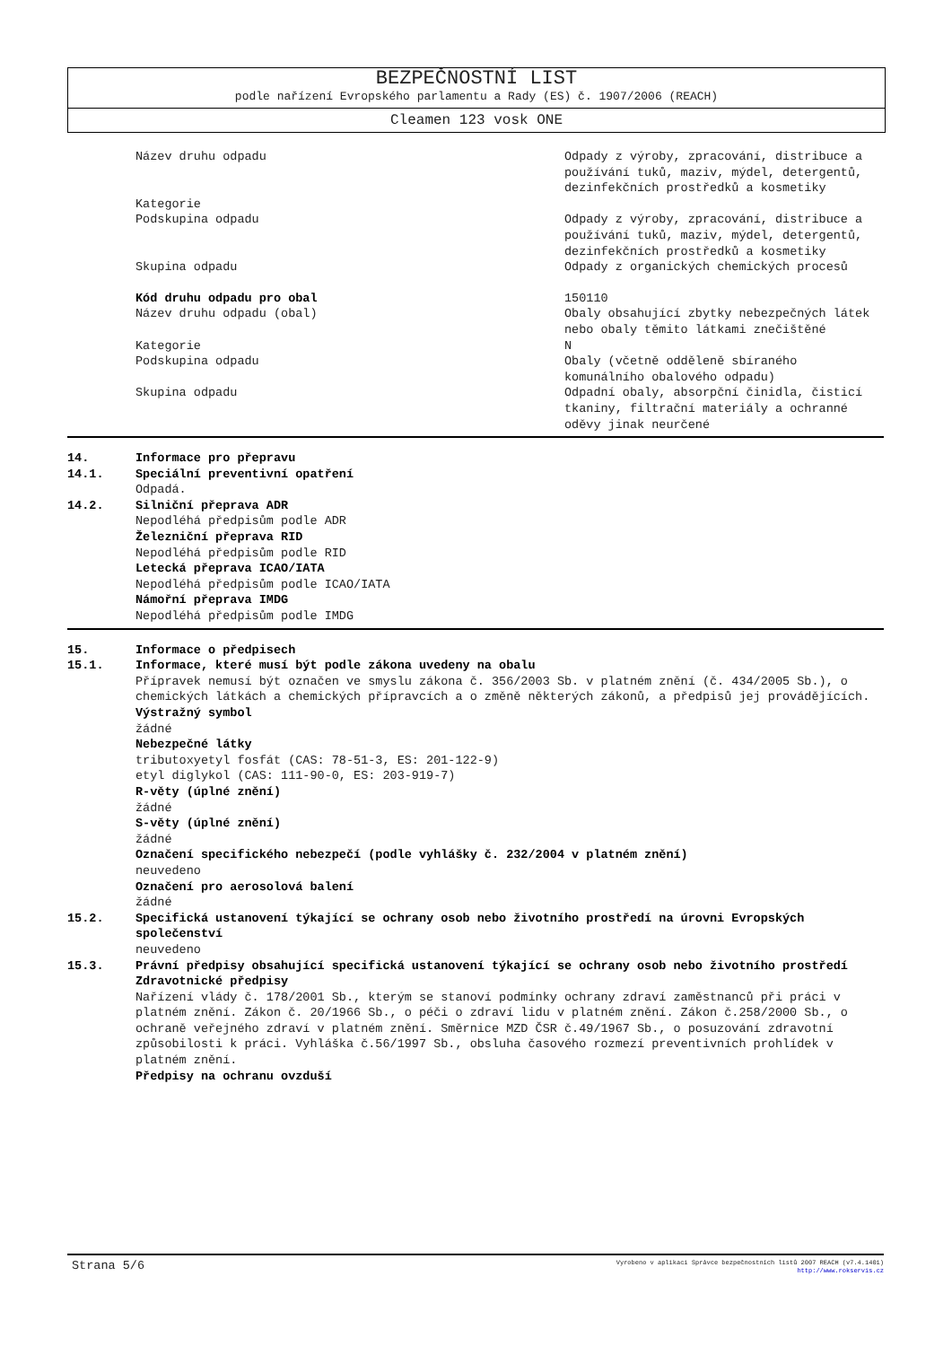BEZPEČNOSTNÍ LIST
podle nařízení Evropského parlamentu a Rady (ES) č. 1907/2006 (REACH)
Cleamen 123 vosk ONE
Název druhu odpadu Odpady z výroby, zpracování, distribuce a používání tuků, maziv, mýdel, detergentů, dezinfekčních prostředků a kosmetiky
Kategorie
Podskupina odpadu Odpady z výroby, zpracování, distribuce a používání tuků, maziv, mýdel, detergentů, dezinfekčních prostředků a kosmetiky
Skupina odpadu Odpady z organických chemických procesů
Kód druhu odpadu pro obal 150110
Název druhu odpadu (obal) Obaly obsahující zbytky nebezpečných látek nebo obaly těmito látkami znečištěné
Kategorie N
Podskupina odpadu Obaly (včetně odděleně sbíraného komunálního obalového odpadu)
Skupina odpadu Odpadní obaly, absorpční činidla, čisticí tkaniny, filtrační materiály a ochranné oděvy jinak neurčené
14. Informace pro přepravu
14.1. Speciální preventivní opatření
Odpadá.
14.2. Silniční přeprava ADR
Nepodléhá předpisům podle ADR
Železniční přeprava RID
Nepodléhá předpisům podle RID
Letecká přeprava ICAO/IATA
Nepodléhá předpisům podle ICAO/IATA
Námořní přeprava IMDG
Nepodléhá předpisům podle IMDG
15. Informace o předpisech
15.1. Informace, které musí být podle zákona uvedeny na obalu
Přípravek nemusí být označen ve smyslu zákona č. 356/2003 Sb. v platném znění (č. 434/2005 Sb.), o chemických látkách a chemických přípravcích a o změně některých zákonů, a předpisů jej provádějících.
Výstražný symbol
žádné
Nebezpečné látky
tributoxyetyl fosfát (CAS: 78-51-3, ES: 201-122-9)
etyl diglykol (CAS: 111-90-0, ES: 203-919-7)
R-věty (úplné znění)
žádné
S-věty (úplné znění)
žádné
Označení specifického nebezpečí (podle vyhlášky č. 232/2004 v platném znění)
neuvedeno
Označení pro aerosolová balení
žádné
15.2. Specifická ustanovení týkající se ochrany osob nebo životního prostředí na úrovni Evropských společenství
neuvedeno
15.3. Právní předpisy obsahující specifická ustanovení týkající se ochrany osob nebo životního prostředí
Zdravotnické předpisy
Nařízení vlády č. 178/2001 Sb., kterým se stanoví podmínky ochrany zdraví zaměstnanců při práci v platném znění. Zákon č. 20/1966 Sb., o péči o zdraví lidu v platném znění. Zákon č.258/2000 Sb., o ochraně veřejného zdraví v platném znění. Směrnice MZD ČSR č.49/1967 Sb., o posuzování zdravotní způsobilosti k práci. Vyhláška č.56/1997 Sb., obsluha časového rozmezí preventivních prohlídek v platném znění.
Předpisy na ochranu ovzduší
Strana 5/6
Vyrobeno v aplikaci Správce bezpečnostních listů 2007 REACH (v7.4.1401)
http://www.rokservis.cz